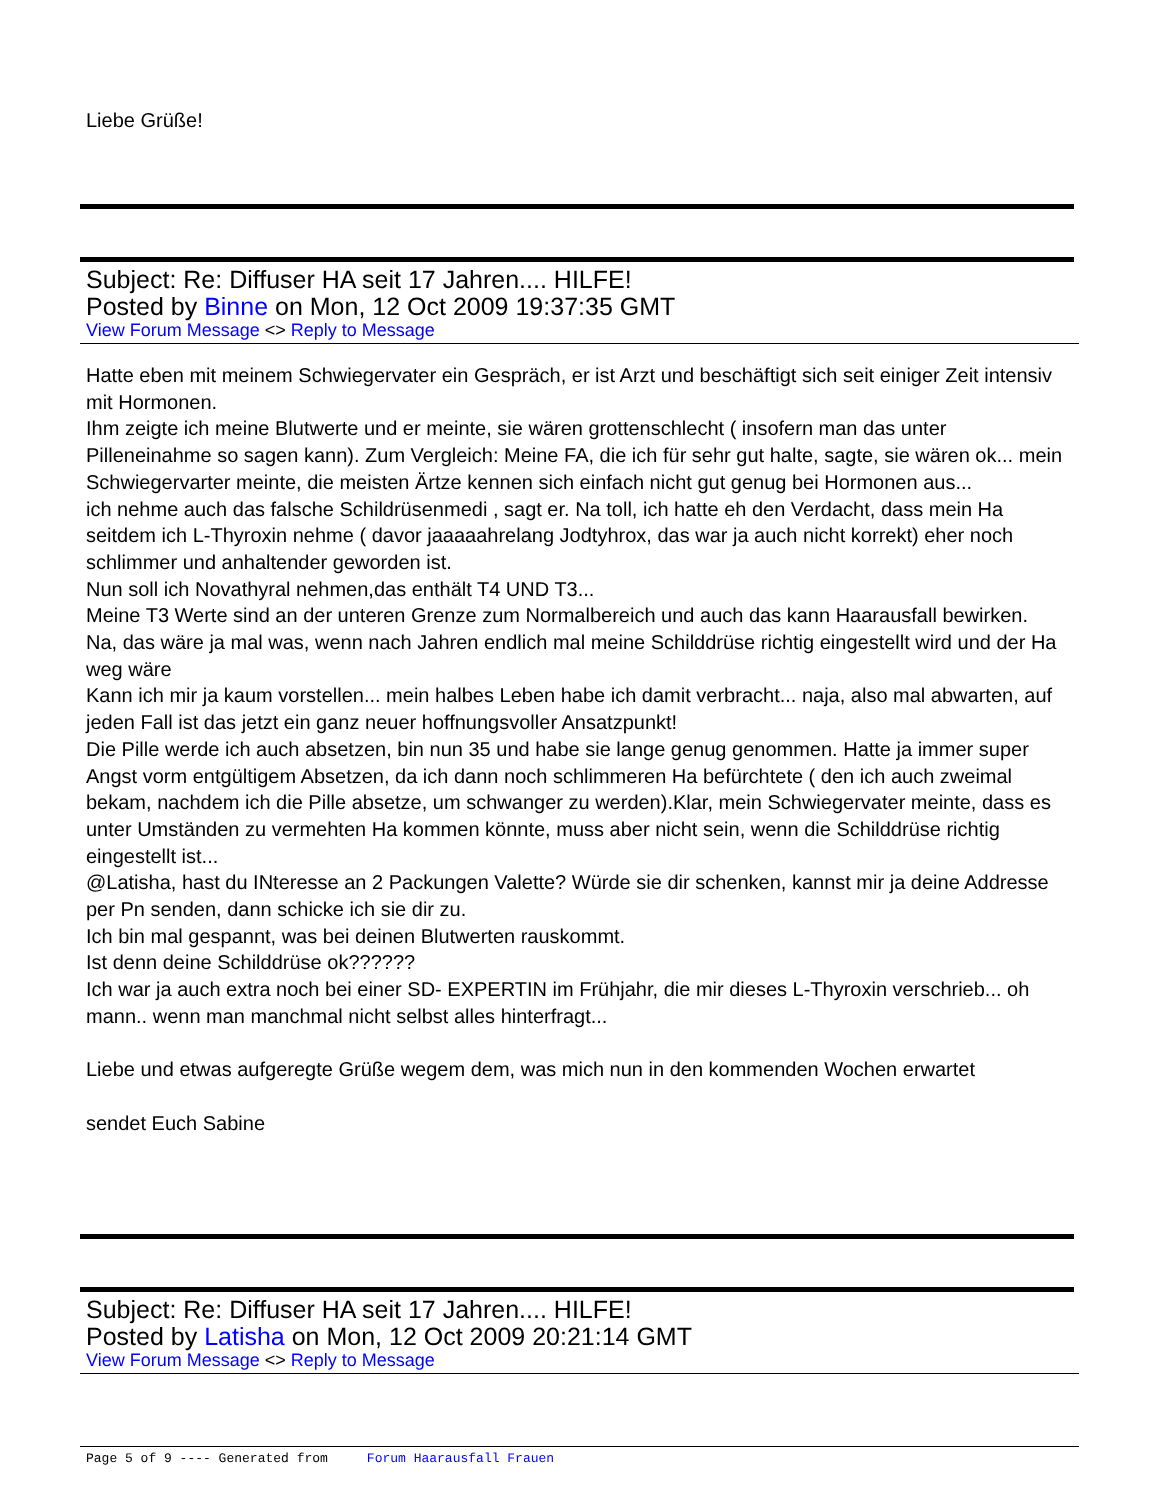Liebe Grüße!
Subject: Re: Diffuser HA seit 17 Jahren.... HILFE!
Posted by Binne on Mon, 12 Oct 2009 19:37:35 GMT
View Forum Message <> Reply to Message
Hatte eben mit meinem Schwiegervater ein Gespräch, er ist Arzt und beschäftigt sich seit einiger Zeit intensiv mit Hormonen.
Ihm zeigte ich meine Blutwerte und er meinte, sie wären grottenschlecht ( insofern man das unter Pilleneinahme so sagen kann). Zum Vergleich: Meine FA, die ich für sehr gut halte, sagte, sie wären ok... mein Schwiegervarter meinte, die meisten Ärtze kennen sich einfach nicht gut genug bei Hormonen aus...
ich nehme auch das falsche Schildrüsenmedi , sagt er. Na toll, ich hatte eh den Verdacht, dass mein Ha seitdem ich L-Thyroxin nehme ( davor jaaaaahrelang Jodtyhrox, das war ja auch nicht korrekt) eher noch schlimmer und anhaltender geworden ist.
Nun soll ich Novathyral nehmen,das enthält T4 UND T3...
Meine T3 Werte sind an der unteren Grenze zum Normalbereich und auch das kann Haarausfall bewirken.
Na, das wäre ja mal was, wenn nach Jahren endlich mal meine Schilddrüse richtig eingestellt wird und der Ha weg wäre
Kann ich mir ja kaum vorstellen... mein halbes Leben habe ich damit verbracht... naja, also mal abwarten, auf jeden Fall ist das jetzt ein ganz neuer hoffnungsvoller Ansatzpunkt!
Die Pille werde ich auch absetzen, bin nun 35 und habe sie lange genug genommen. Hatte ja immer super Angst vorm entgültigem Absetzen, da ich dann noch schlimmeren Ha befürchtete ( den ich auch zweimal bekam, nachdem ich die Pille absetze, um schwanger zu werden).Klar, mein Schwiegervater meinte, dass es unter Umständen zu vermehten Ha kommen könnte, muss aber nicht sein, wenn die Schilddrüse richtig eingestellt ist...
@Latisha, hast du INteresse an 2 Packungen Valette? Würde sie dir schenken, kannst mir ja deine Addresse per Pn senden, dann schicke ich sie dir zu.
Ich bin mal gespannt, was bei deinen Blutwerten rauskommt.
Ist denn deine Schilddrüse ok??????
Ich war ja auch extra noch bei einer SD- EXPERTIN im Frühjahr, die mir dieses L-Thyroxin verschrieb... oh mann.. wenn man manchmal nicht selbst alles hinterfragt...
Liebe und etwas aufgeregte Grüße wegem dem, was mich nun in den kommenden Wochen erwartet
sendet Euch Sabine
Subject: Re: Diffuser HA seit 17 Jahren.... HILFE!
Posted by Latisha on Mon, 12 Oct 2009 20:21:14 GMT
View Forum Message <> Reply to Message
Page 5 of 9 ---- Generated from Forum Haarausfall Frauen